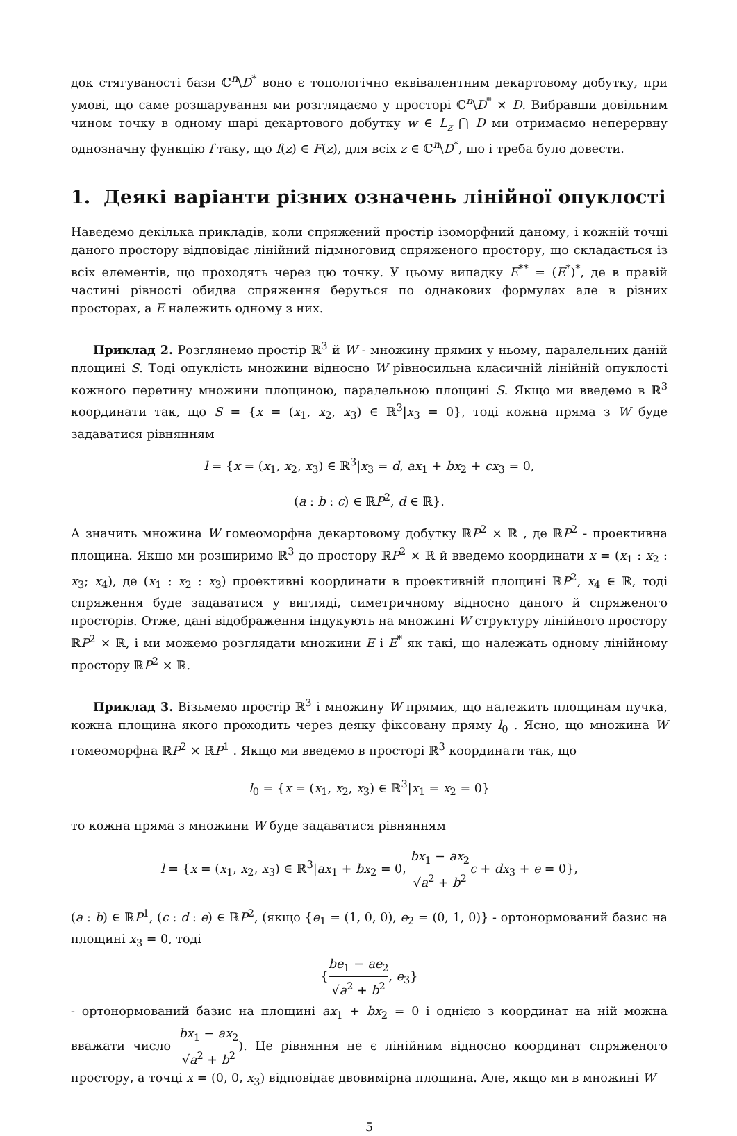док стягуваності бази ℂ<sup>n</sup>\D<sup>*</sup> воно є топологічно еквівалентним декартовому добутку, при умові, що саме розшарування ми розглядаємо у просторі ℂ<sup>n</sup>\D<sup>*</sup> × D. Вибравши довільним чином точку в одному шарі декартового добутку w ∈ L<sub>z</sub> ⋂ D ми отримаємо неперервну однозначну функцію f таку, що f(z) ∈ F(z), для всіх z ∈ ℂ<sup>n</sup>\D<sup>*</sup>, що і треба було довести.
1. Деякі варіанти різних означень лінійної опуклості
Наведемо декілька прикладів, коли спряжений простір ізоморфний даному, і кожній точці даного простору відповідає лінійний підмноговид спряженого простору, що складається із всіх елементів, що проходять через цю точку. У цьому випадку E<sup>**</sup> = (E<sup>*</sup>)<sup>*</sup>, де в правій частині рівності обидва спряження беруться по однакових формулах але в різних просторах, а E належить одному з них.
Приклад 2. Розглянемо простір ℝ<sup>3</sup> й W - множину прямих у ньому, паралельних даній площині S. Тоді опуклість множини відносно W рівносильна класичній лінійній опуклості кожного перетину множини площиною, паралельною площині S. Якщо ми введемо в ℝ<sup>3</sup> координати так, що S = {x = (x<sub>1</sub>, x<sub>2</sub>, x<sub>3</sub>) ∈ ℝ<sup>3</sup>|x<sub>3</sub> = 0}, тоді кожна пряма з W буде задаватися рівнянням
l = {x = (x<sub>1</sub>, x<sub>2</sub>, x<sub>3</sub>) ∈ ℝ<sup>3</sup>|x<sub>3</sub> = d, ax<sub>1</sub> + bx<sub>2</sub> + cx<sub>3</sub> = 0,
(a : b : c) ∈ ℝP<sup>2</sup>, d ∈ ℝ}.
А значить множина W гомеоморфна декартовому добутку ℝP<sup>2</sup> × ℝ , де ℝP<sup>2</sup> - проективна площина. Якщо ми розширимо ℝ<sup>3</sup> до простору ℝP<sup>2</sup> × ℝ й введемо координати x = (x<sub>1</sub> : x<sub>2</sub> : x<sub>3</sub>; x<sub>4</sub>), де (x<sub>1</sub> : x<sub>2</sub> : x<sub>3</sub>) проективні координати в проективній площині ℝP<sup>2</sup>, x<sub>4</sub> ∈ ℝ, тоді спряження буде задаватися у вигляді, симетричному відносно даного й спряженого просторів. Отже, дані відображення індукують на множині W структуру лінійного простору ℝP<sup>2</sup> × ℝ, і ми можемо розглядати множини E і E<sup>*</sup> як такі, що належать одному лінійному простору ℝP<sup>2</sup> × ℝ.
Приклад 3. Візьмемо простір ℝ<sup>3</sup> і множину W прямих, що належить площинам пучка, кожна площина якого проходить через деяку фіксовану пряму l<sub>0</sub> . Ясно, що множина W гомеоморфна ℝP<sup>2</sup> × ℝP<sup>1</sup> . Якщо ми введемо в просторі ℝ<sup>3</sup> координати так, що
l<sub>0</sub> = {x = (x<sub>1</sub>, x<sub>2</sub>, x<sub>3</sub>) ∈ ℝ<sup>3</sup>|x<sub>1</sub> = x<sub>2</sub> = 0}
то кожна пряма з множини W буде задаватися рівнянням
l = {x = (x<sub>1</sub>, x<sub>2</sub>, x<sub>3</sub>) ∈ ℝ<sup>3</sup>|ax<sub>1</sub> + bx<sub>2</sub> = 0, bx<sub>1</sub> − ax<sub>2</sub> √a<sup>2</sup> + b<sup>2</sup> c + dx<sub>3</sub> + e = 0},
(a : b) ∈ ℝP<sup>1</sup>, (c : d : e) ∈ ℝP<sup>2</sup>, (якщо {e<sub>1</sub> = (1, 0, 0), e<sub>2</sub> = (0, 1, 0)} - ортонормований базис на площині x<sub>3</sub> = 0, тоді
{be<sub>1</sub> − ae<sub>2</sub> √a<sup>2</sup> + b<sup>2</sup>, e<sub>3</sub>}
- ортонормований базис на площині ax<sub>1</sub> + bx<sub>2</sub> = 0 і однією з координат на ній можна вважати число bx<sub>1</sub> − ax<sub>2</sub> √a<sup>2</sup> + b<sup>2</sup>). Це рівняння не є лінійним відносно координат спряженого простору, а точці x = (0, 0, x<sub>3</sub>) відповідає двовимірна площина. Але, якщо ми в множині W
5